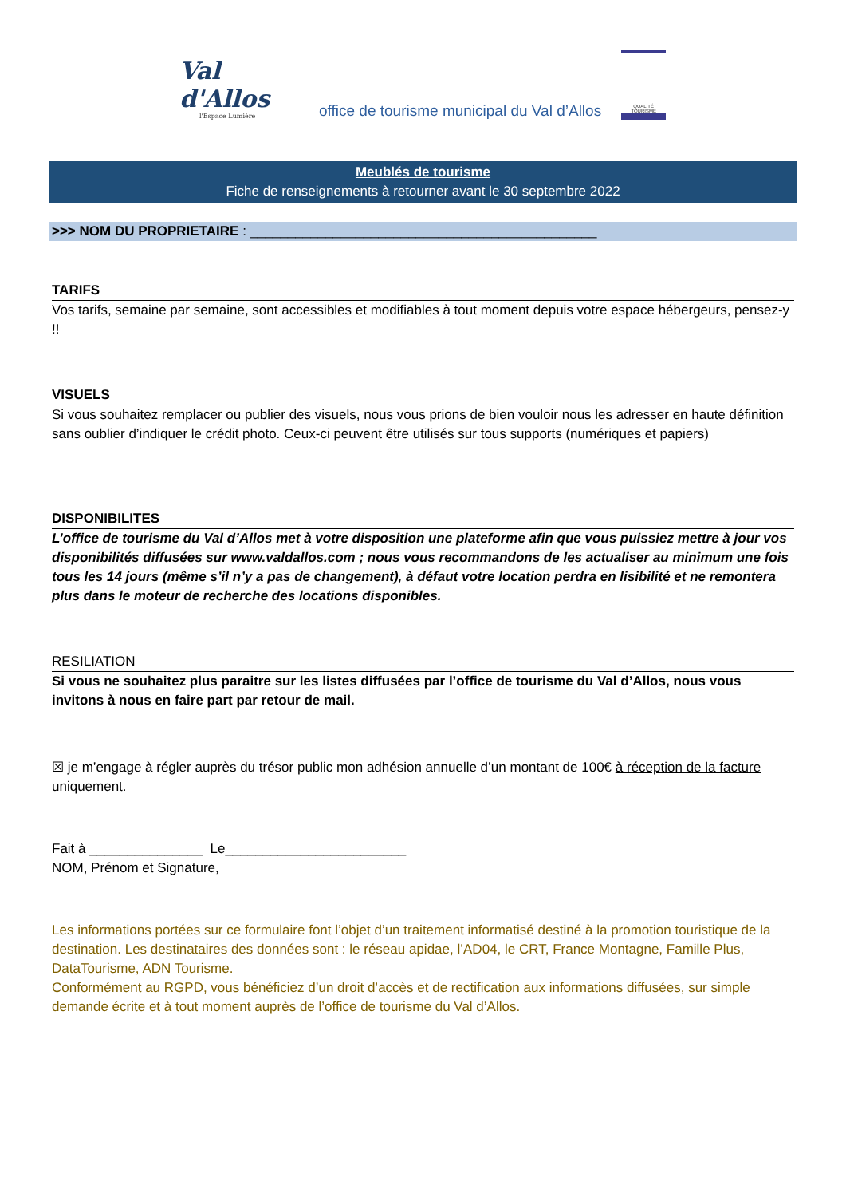Val d'Allos
l'Espace Lumière
office de tourisme municipal du Val d’Allos
QUALITÉ TOURISME
Meublés de tourisme
Fiche de renseignements à retourner avant le 30 septembre 2022
>>> NOM DU PROPRIETAIRE : ______________________________________________
TARIFS
Vos tarifs, semaine par semaine, sont accessibles et modifiables à tout moment depuis votre espace hébergeurs, pensez-y !!
VISUELS
Si vous souhaitez remplacer ou publier des visuels, nous vous prions de bien vouloir nous les adresser en haute définition sans oublier d’indiquer le crédit photo. Ceux-ci peuvent être utilisés sur tous supports (numériques et papiers)
DISPONIBILITES
L’office de tourisme du Val d’Allos met à votre disposition une plateforme afin que vous puissiez mettre à jour vos disponibilités diffusées sur www.valdallos.com ; nous vous recommandons de les actualiser au minimum une fois tous les 14 jours (même s’il n’y a pas de changement), à défaut votre location perdra en lisibilité et ne remontera plus dans le moteur de recherche des locations disponibles.
RESILIATION
Si vous ne souhaitez plus paraitre sur les listes diffusées par l’office de tourisme du Val d’Allos, nous vous invitons à nous en faire part par retour de mail.
☒ je m’engage à régler auprès du trésor public mon adhésion annuelle d’un montant de 100€ à réception de la facture uniquement.
Fait à _______________ Le________________________
NOM, Prénom et Signature,
Les informations portées sur ce formulaire font l’objet d’un traitement informatisé destiné à la promotion touristique de la destination. Les destinataires des données sont : le réseau apidae, l’AD04, le CRT, France Montagne, Famille Plus, DataTourisme, ADN Tourisme.
Conformément au RGPD, vous bénéficiez d’un droit d’accès et de rectification aux informations diffusées, sur simple demande écrite et à tout moment auprès de l’office de tourisme du Val d’Allos.